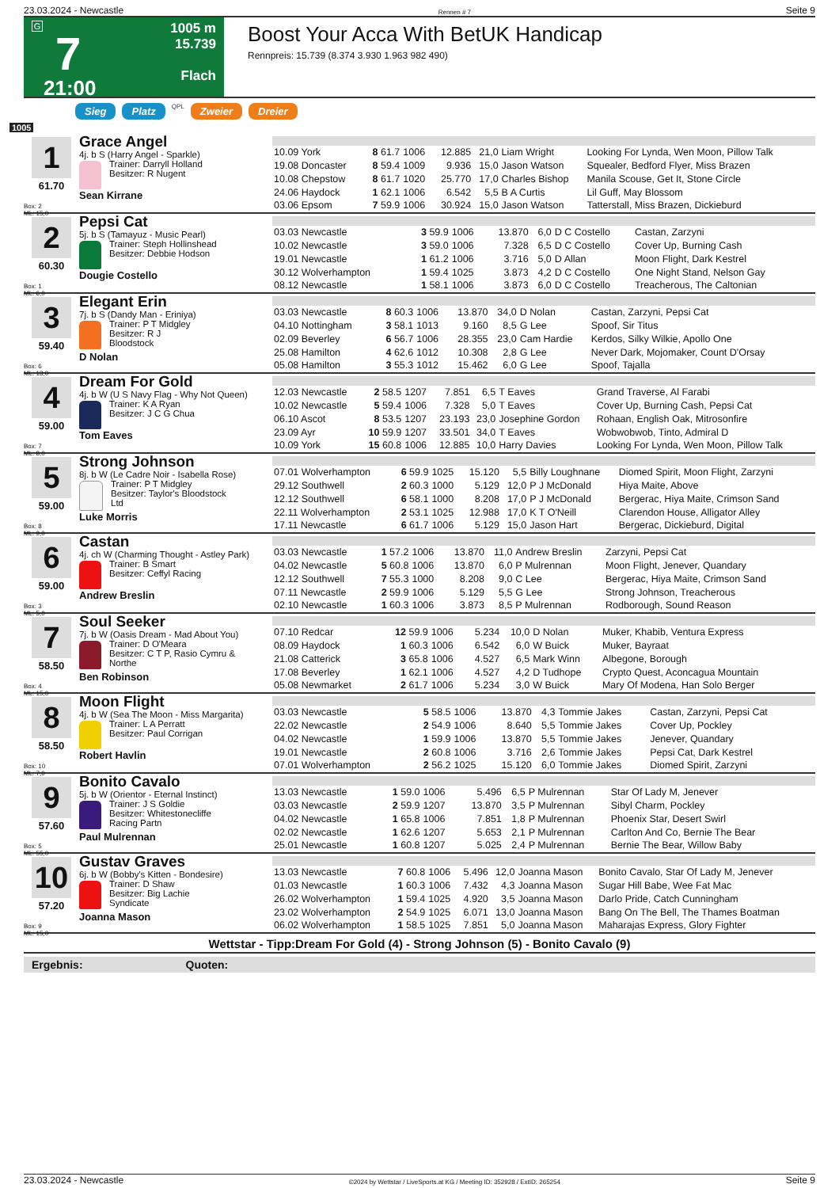23.03.2024 - Newcastle Rennen # 7 Seite 9
G
7
21:00
1005 m
15.739
Flach
Boost Your Acca With BetUK Handicap
Rennpreis: 15.739 (8.374 3.930 1.963 982 490)
Sieg Platz QPL Zweier Dreier
1005
1
61.70
Box: 2
ML: 15,0
Grace Angel
4j. b S (Harry Angel - Sparkle)
Trainer: Darryll Holland
Besitzer: R Nugent
Sean Kirrane
| 10.09 York | 8 61.7 | 1006 | 12.885 | 21,0 | Liam Wright | Looking For Lynda, Wen Moon, Pillow Talk |
| 19.08 Doncaster | 8 59.4 | 1009 | 9.936 | 15,0 | Jason Watson | Squealer, Bedford Flyer, Miss Brazen |
| 10.08 Chepstow | 8 61.7 | 1020 | 25.770 | 17,0 | Charles Bishop | Manila Scouse, Get It, Stone Circle |
| 24.06 Haydock | 1 62.1 | 1006 | 6.542 | 5,5 | B A Curtis | Lil Guff, May Blossom |
| 03.06 Epsom | 7 59.9 | 1006 | 30.924 | 15,0 | Jason Watson | Tatterstall, Miss Brazen, Dickieburd |
2
60.30
Box: 1
ML: 6,0
Pepsi Cat
5j. b S (Tamayuz - Music Pearl)
Trainer: Steph Hollinshead
Besitzer: Debbie Hodson
Dougie Costello
| 03.03 Newcastle | 3 59.9 | 1006 | 13.870 | 6,0 | D C Costello | Castan, Zarzyni |
| 10.02 Newcastle | 3 59.0 | 1006 | 7.328 | 6,5 | D C Costello | Cover Up, Burning Cash |
| 19.01 Newcastle | 1 61.2 | 1006 | 3.716 | 5,0 | D Allan | Moon Flight, Dark Kestrel |
| 30.12 Wolverhampton | 1 59.4 | 1025 | 3.873 | 4,2 | D C Costello | One Night Stand, Nelson Gay |
| 08.12 Newcastle | 1 58.1 | 1006 | 3.873 | 6,0 | D C Costello | Treacherous, The Caltonian |
3
59.40
Box: 6
ML: 13,0
Elegant Erin
7j. b S (Dandy Man - Eriniya)
Trainer: P T Midgley
Besitzer: R J Bloodstock
D Nolan
| 03.03 Newcastle | 8 60.3 | 1006 | 13.870 | 34,0 | D Nolan | Castan, Zarzyni, Pepsi Cat |
| 04.10 Nottingham | 3 58.1 | 1013 | 9.160 | 8,5 | G Lee | Spoof, Sir Titus |
| 02.09 Beverley | 6 56.7 | 1006 | 28.355 | 23,0 | Cam Hardie | Kerdos, Silky Wilkie, Apollo One |
| 25.08 Hamilton | 4 62.6 | 1012 | 10.308 | 2,8 | G Lee | Never Dark, Mojomaker, Count D'Orsay |
| 05.08 Hamilton | 3 55.3 | 1012 | 15.462 | 6,0 | G Lee | Spoof, Tajalla |
4
59.00
Box: 7
ML: 8,0
Dream For Gold
4j. b W (U S Navy Flag - Why Not Queen)
Trainer: K A Ryan
Besitzer: J C G Chua
Tom Eaves
| 12.03 Newcastle | 2 58.5 | 1207 | 7.851 | 6,5 | T Eaves | Grand Traverse, Al Farabi |
| 10.02 Newcastle | 5 59.4 | 1006 | 7.328 | 5,0 | T Eaves | Cover Up, Burning Cash, Pepsi Cat |
| 06.10 Ascot | 8 53.5 | 1207 | 23.193 | 23,0 | Josephine Gordon | Rohaan, English Oak, Mitrosonfire |
| 23.09 Ayr | 10 59.9 | 1207 | 33.501 | 34,0 | T Eaves | Wobwobwob, Tinto, Admiral D |
| 10.09 York | 15 60.8 | 1006 | 12.885 | 10,0 | Harry Davies | Looking For Lynda, Wen Moon, Pillow Talk |
5
59.00
Box: 8
ML: 9,0
Strong Johnson
8j. b W (Le Cadre Noir - Isabella Rose)
Trainer: P T Midgley
Besitzer: Taylor's Bloodstock Ltd
Luke Morris
| 07.01 Wolverhampton | 6 59.9 | 1025 | 15.120 | 5,5 | Billy Loughnane | Diomed Spirit, Moon Flight, Zarzyni |
| 29.12 Southwell | 2 60.3 | 1000 | 5.129 | 12,0 | P J McDonald | Hiya Maite, Above |
| 12.12 Southwell | 6 58.1 | 1000 | 8.208 | 17,0 | P J McDonald | Bergerac, Hiya Maite, Crimson Sand |
| 22.11 Wolverhampton | 2 53.1 | 1025 | 12.988 | 17,0 | K T O'Neill | Clarendon House, Alligator Alley |
| 17.11 Newcastle | 6 61.7 | 1006 | 5.129 | 15,0 | Jason Hart | Bergerac, Dickieburd, Digital |
6
59.00
Box: 3
ML: 5,0
Castan
4j. ch W (Charming Thought - Astley Park)
Trainer: B Smart
Besitzer: Ceffyl Racing
Andrew Breslin
| 03.03 Newcastle | 1 57.2 | 1006 | 13.870 | 11,0 | Andrew Breslin | Zarzyni, Pepsi Cat |
| 04.02 Newcastle | 5 60.8 | 1006 | 13.870 | 6,0 | P Mulrennan | Moon Flight, Jenever, Quandary |
| 12.12 Southwell | 7 55.3 | 1000 | 8.208 | 9,0 | C Lee | Bergerac, Hiya Maite, Crimson Sand |
| 07.11 Newcastle | 2 59.9 | 1006 | 5.129 | 5,5 | G Lee | Strong Johnson, Treacherous |
| 02.10 Newcastle | 1 60.3 | 1006 | 3.873 | 8,5 | P Mulrennan | Rodborough, Sound Reason |
7
58.50
Box: 4
ML: 15,0
Soul Seeker
7j. b W (Oasis Dream - Mad About You)
Trainer: D O'Meara
Besitzer: C T P, Rasio Cymru & Northe
Ben Robinson
| 07.10 Redcar | 12 59.9 | 1006 | 5.234 | 10,0 | D Nolan | Muker, Khabib, Ventura Express |
| 08.09 Haydock | 1 60.3 | 1006 | 6.542 | 6,0 | W Buick | Muker, Bayraat |
| 21.08 Catterick | 3 65.8 | 1006 | 4.527 | 6,5 | Mark Winn | Albegone, Borough |
| 17.08 Beverley | 1 62.1 | 1006 | 4.527 | 4,2 | D Tudhope | Crypto Quest, Aconcagua Mountain |
| 05.08 Newmarket | 2 61.7 | 1006 | 5.234 | 3,0 | W Buick | Mary Of Modena, Han Solo Berger |
8
58.50
Box: 10
ML: 7,0
Moon Flight
4j. b W (Sea The Moon - Miss Margarita)
Trainer: L A Perratt
Besitzer: Paul Corrigan
Robert Havlin
| 03.03 Newcastle | 5 58.5 | 1006 | 13.870 | 4,3 | Tommie Jakes | Castan, Zarzyni, Pepsi Cat |
| 22.02 Newcastle | 2 54.9 | 1006 | 8.640 | 5,5 | Tommie Jakes | Cover Up, Pockley |
| 04.02 Newcastle | 1 59.9 | 1006 | 13.870 | 5,5 | Tommie Jakes | Jenever, Quandary |
| 19.01 Newcastle | 2 60.8 | 1006 | 3.716 | 2,6 | Tommie Jakes | Pepsi Cat, Dark Kestrel |
| 07.01 Wolverhampton | 2 56.2 | 1025 | 15.120 | 6,0 | Tommie Jakes | Diomed Spirit, Zarzyni |
9
57.60
Box: 5
ML: 55,0
Bonito Cavalo
5j. b W (Orientor - Eternal Instinct)
Trainer: J S Goldie
Besitzer: Whitestonecliffe Racing Partn
Paul Mulrennan
| 13.03 Newcastle | 1 59.0 | 1006 | 5.496 | 6,5 | P Mulrennan | Star Of Lady M, Jenever |
| 03.03 Newcastle | 2 59.9 | 1207 | 13.870 | 3,5 | P Mulrennan | Sibyl Charm, Pockley |
| 04.02 Newcastle | 1 65.8 | 1006 | 7.851 | 1,8 | P Mulrennan | Phoenix Star, Desert Swirl |
| 02.02 Newcastle | 1 62.6 | 1207 | 5.653 | 2,1 | P Mulrennan | Carlton And Co, Bernie The Bear |
| 25.01 Newcastle | 1 60.8 | 1207 | 5.025 | 2,4 | P Mulrennan | Bernie The Bear, Willow Baby |
10
57.20
Box: 9
ML: 15,0
Gustav Graves
6j. b W (Bobby's Kitten - Bondesire)
Trainer: D Shaw
Besitzer: Big Lachie Syndicate
Joanna Mason
| 13.03 Newcastle | 7 60.8 | 1006 | 5.496 | 12,0 | Joanna Mason | Bonito Cavalo, Star Of Lady M, Jenever |
| 01.03 Newcastle | 1 60.3 | 1006 | 7.432 | 4,3 | Joanna Mason | Sugar Hill Babe, Wee Fat Mac |
| 26.02 Wolverhampton | 1 59.4 | 1025 | 4.920 | 3,5 | Joanna Mason | Darlo Pride, Catch Cunningham |
| 23.02 Wolverhampton | 2 54.9 | 1025 | 6.071 | 13,0 | Joanna Mason | Bang On The Bell, The Thames Boatman |
| 06.02 Wolverhampton | 1 58.5 | 1025 | 7.851 | 5,0 | Joanna Mason | Maharajas Express, Glory Fighter |
Wettstar - Tipp:Dream For Gold (4) - Strong Johnson (5) - Bonito Cavalo (9)
Ergebnis: Quoten:
23.03.2024 - Newcastle ©2024 by Wettstar / LiveSports.at KG / Meeting ID: 352928 / ExtID: 265254 Seite 9